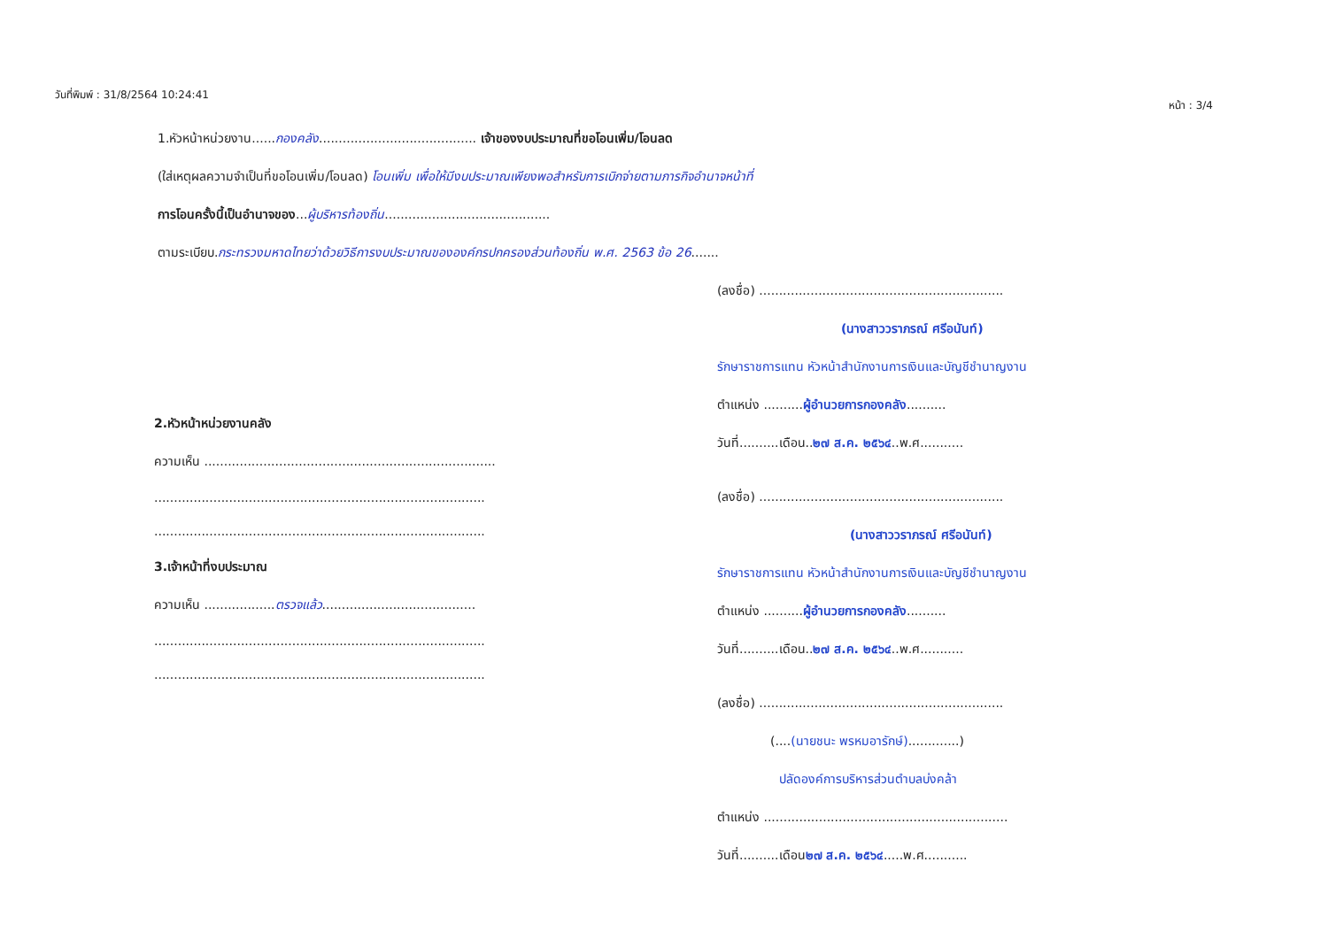วันที่พิมพ์ : 31/8/2564 10:24:41
หน้า : 3/4
1.หัวหน้าหน่วยงาน......กองคลัง........................................ เจ้าของงบประมาณที่ขอโอนเพิ่ม/โอนลด
(ใส่เหตุผลความจำเป็นที่ขอโอนเพิ่ม/โอนลด) โอนเพิ่ม เพื่อให้มีงบประมาณเพียงพอสำหรับการเบิกจ่ายตามภารกิจอำนาจหน้าที่
การโอนครั้งนี้เป็นอำนาจของ...ผู้บริหารท้องถิ่น..........................................
ตามระเบียบ.กระทรวงมหาดไทยว่าด้วยวิธีการงบประมาณขององค์กรปกครองส่วนท้องถิ่น พ.ศ. 2563 ข้อ 26.......
2.หัวหน้าหน่วยงานคลัง
ความเห็น ..........................................................................
....................................................................................
....................................................................................
3.เจ้าหน้าที่งบประมาณ
ความเห็น ..................ตรวจแล้ว.......................................
....................................................................................
....................................................................................
(ลงชื่อ) ..............................................................
(นางสาววราภรณ์ ศรีอนันท์)
รักษาราชการแทน หัวหน้าสำนักงานการเงินและบัญชีชำนาญงาน
ตำแหน่ง ..........ผู้อำนวยการกองคลัง..........
วันที่..........เดือน..๒๗ ส.ค. ๒๕๖๔..พ.ศ...........
(ลงชื่อ) ..............................................................
(นางสาววราภรณ์ ศรีอนันท์)
รักษาราชการแทน หัวหน้าสำนักงานการเงินและบัญชีชำนาญงาน
ตำแหน่ง ..........ผู้อำนวยการกองคลัง..........
วันที่..........เดือน..๒๗ ส.ค. ๒๕๖๔..พ.ศ...........
(ลงชื่อ) ..............................................................
(....(นายชนะ พรหมอารักษ์).............)
ปลัดองค์การบริหารส่วนตำบลบ่งคล้า
ตำแหน่ง ..............................................................
วันที่..........เดือน๒๗ ส.ค. ๒๕๖๔.....พ.ศ...........